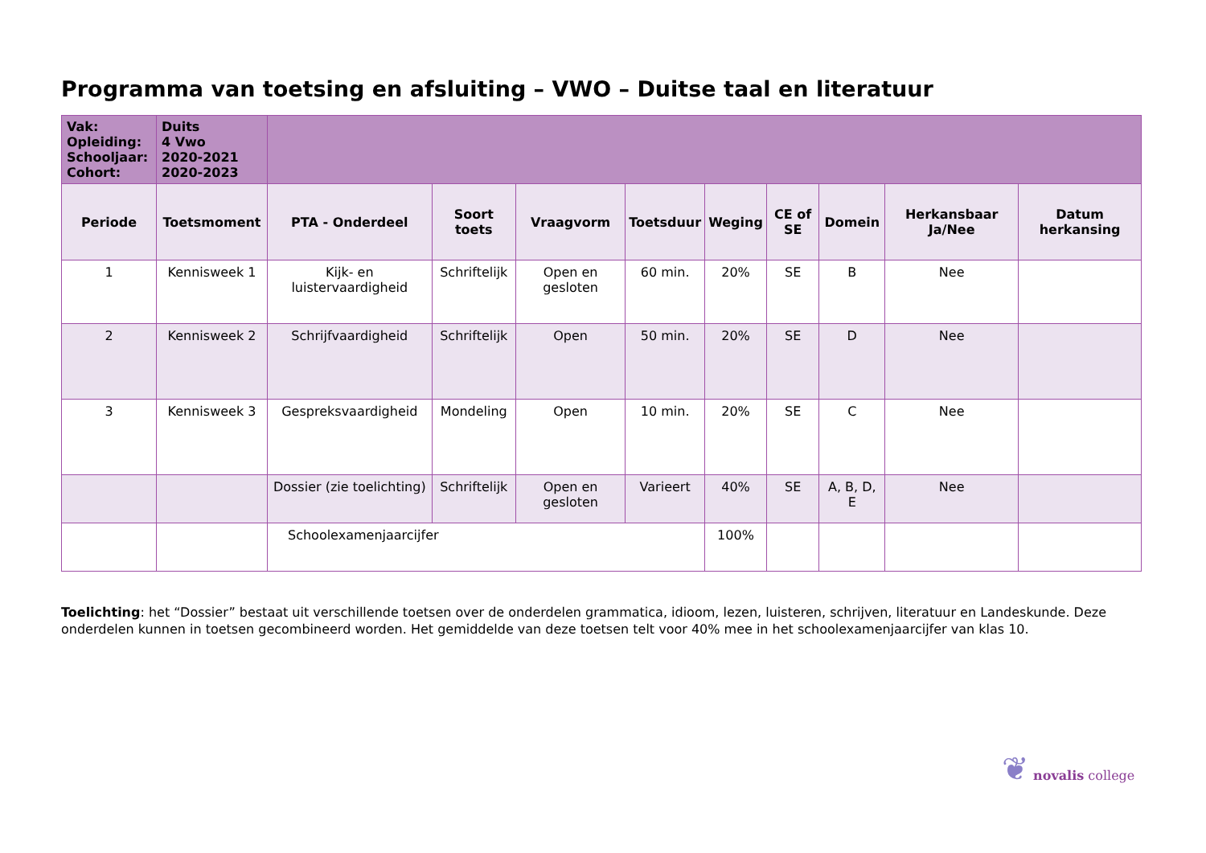Programma van toetsing en afsluiting – VWO – Duitse taal en literatuur
| Vak: Opleiding: Schooljaar: Cohort: | Duits 4 Vwo 2020-2021 2020-2023 | | | | | | | | | |
| Periode | Toetsmoment | PTA - Onderdeel | Soort toets | Vraagvorm | Toetsduur | Weging | CE of SE | Domein | Herkansbaar Ja/Nee | Datum herkansing |
| 1 | Kennisweek 1 | Kijk- en luistervaardigheid | Schriftelijk | Open en gesloten | 60 min. | 20% | SE | B | Nee | |
| 2 | Kennisweek 2 | Schrijfvaardigheid | Schriftelijk | Open | 50 min. | 20% | SE | D | Nee | |
| 3 | Kennisweek 3 | Gespreksvaardigheid | Mondeling | Open | 10 min. | 20% | SE | C | Nee | |
| | | Dossier (zie toelichting) | Schriftelijk | Open en gesloten | Varieert | 40% | SE | A, B, D, E | Nee | |
| | | Schoolexamenjaarcijfer | | | | 100% | | | | |
Toelichting: het “Dossier” bestaat uit verschillende toetsen over de onderdelen grammatica, idioom, lezen, luisteren, schrijven, literatuur en Landeskunde. Deze onderdelen kunnen in toetsen gecombineerd worden. Het gemiddelde van deze toetsen telt voor 40% mee in het schoolexamenjaarcijfer van klas 10.
❦ novalis college